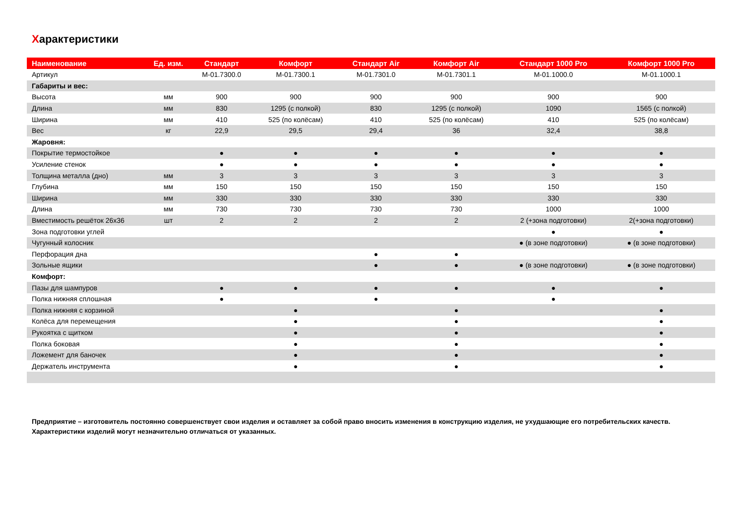Характеристики
| Наименование | Ед. изм. | Стандарт | Комфорт | Стандарт Air | Комфорт Air | Стандарт 1000 Pro | Комфорт 1000 Pro |
| --- | --- | --- | --- | --- | --- | --- | --- |
| Артикул | | M-01.7300.0 | M-01.7300.1 | M-01.7301.0 | M-01.7301.1 | M-01.1000.0 | M-01.1000.1 |
| Габариты и вес: | | | | | | | |
| Высота | мм | 900 | 900 | 900 | 900 | 900 | 900 |
| Длина | мм | 830 | 1295 (с полкой) | 830 | 1295 (с полкой) | 1090 | 1565 (с полкой) |
| Ширина | мм | 410 | 525 (по колёсам) | 410 | 525 (по колёсам) | 410 | 525 (по колёсам) |
| Вес | кг | 22,9 | 29,5 | 29,4 | 36 | 32,4 | 38,8 |
| Жаровня: | | | | | | | |
| Покрытие термостойкое | | ● | ● | ● | ● | ● | ● |
| Усиление стенок | | ● | ● | ● | ● | ● | ● |
| Толщина металла (дно) | мм | 3 | 3 | 3 | 3 | 3 | 3 |
| Глубина | мм | 150 | 150 | 150 | 150 | 150 | 150 |
| Ширина | мм | 330 | 330 | 330 | 330 | 330 | 330 |
| Длина | мм | 730 | 730 | 730 | 730 | 1000 | 1000 |
| Вместимость решёток 26х36 | шт | 2 | 2 | 2 | 2 | 2 (+зона подготовки) | 2(+зона подготовки) |
| Зона подготовки углей | | | | | | ● | ● |
| Чугунный колосник | | | | | | ● (в зоне подготовки) | ● (в зоне подготовки) |
| Перфорация дна | | | | ● | ● | | |
| Зольные ящики | | | | ● | ● | ● (в зоне подготовки) | ● (в зоне подготовки) |
| Комфорт: | | | | | | | |
| Пазы для шампуров | | ● | ● | ● | ● | ● | ● |
| Полка нижняя сплошная | | ● | | ● | | ● | |
| Полка нижняя с корзиной | | | ● | | ● | | ● |
| Колёса для перемещения | | | ● | | ● | | ● |
| Рукоятка с щитком | | | ● | | ● | | ● |
| Полка боковая | | | ● | | ● | | ● |
| Ложемент для баночек | | | ● | | ● | | ● |
| Держатель инструмента | | | ● | | ● | | ● |
Предприятие – изготовитель постоянно совершенствует свои изделия и оставляет за собой право вносить изменения в конструкцию изделия, не ухудшающие его потребительских качеств.
Характеристики изделий могут незначительно отличаться от указанных.